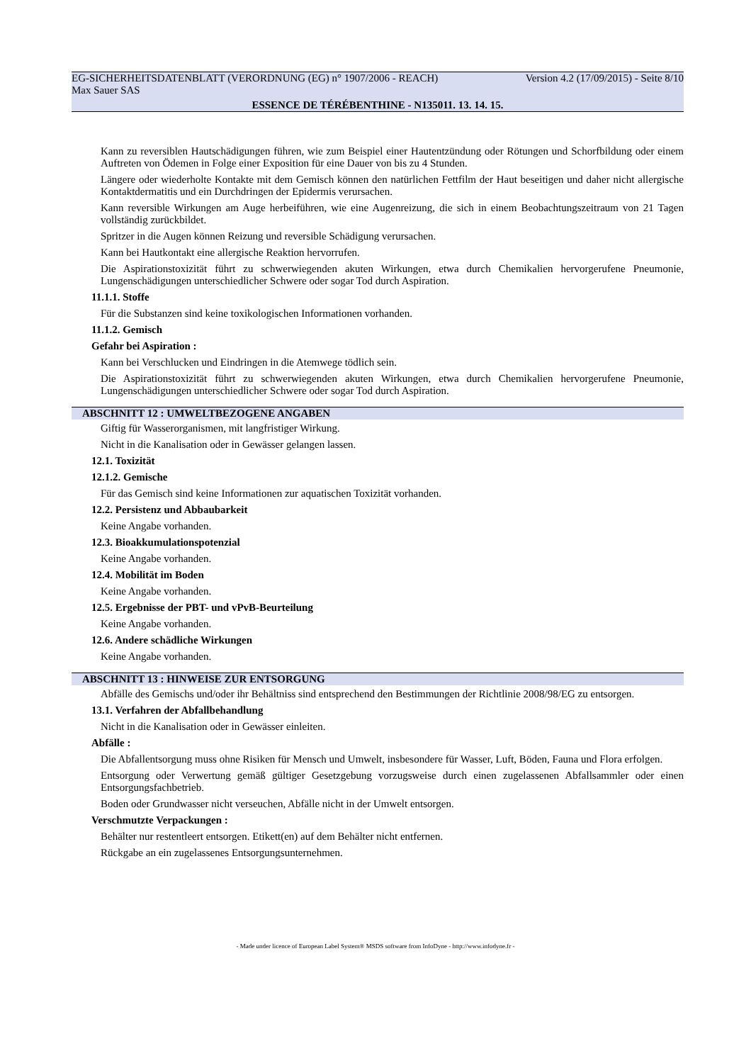EG-SICHERHEITSDATENBLATT (VERORDNUNG (EG) n° 1907/2006 - REACH) Version 4.2 (17/09/2015) - Seite 8/10
Max Sauer SAS
ESSENCE DE TÉRÉBENTHINE - N135011. 13. 14. 15.
Kann zu reversiblen Hautschädigungen führen, wie zum Beispiel einer Hautentzündung oder Rötungen und Schorfbildung oder einem Auftreten von Ödemen in Folge einer Exposition für eine Dauer von bis zu 4 Stunden.
Längere oder wiederholte Kontakte mit dem Gemisch können den natürlichen Fettfilm der Haut beseitigen und daher nicht allergische Kontaktdermatitis und ein Durchdringen der Epidermis verursachen.
Kann reversible Wirkungen am Auge herbeiführen, wie eine Augenreizung, die sich in einem Beobachtungszeitraum von 21 Tagen vollständig zurückbildet.
Spritzer in die Augen können Reizung und reversible Schädigung verursachen.
Kann bei Hautkontakt eine allergische Reaktion hervorrufen.
Die Aspirationstoxizität führt zu schwerwiegenden akuten Wirkungen, etwa durch Chemikalien hervorgerufene Pneumonie, Lungenschädigungen unterschiedlicher Schwere oder sogar Tod durch Aspiration.
11.1.1. Stoffe
Für die Substanzen sind keine toxikologischen Informationen vorhanden.
11.1.2. Gemisch
Gefahr bei Aspiration :
Kann bei Verschlucken und Eindringen in die Atemwege tödlich sein.
Die Aspirationstoxizität führt zu schwerwiegenden akuten Wirkungen, etwa durch Chemikalien hervorgerufene Pneumonie, Lungenschädigungen unterschiedlicher Schwere oder sogar Tod durch Aspiration.
ABSCHNITT 12 : UMWELTBEZOGENE ANGABEN
Giftig für Wasserorganismen, mit langfristiger Wirkung.
Nicht in die Kanalisation oder in Gewässer gelangen lassen.
12.1. Toxizität
12.1.2. Gemische
Für das Gemisch sind keine Informationen zur aquatischen Toxizität vorhanden.
12.2. Persistenz und Abbaubarkeit
Keine Angabe vorhanden.
12.3. Bioakkumulationspotenzial
Keine Angabe vorhanden.
12.4. Mobilität im Boden
Keine Angabe vorhanden.
12.5. Ergebnisse der PBT- und vPvB-Beurteilung
Keine Angabe vorhanden.
12.6. Andere schädliche Wirkungen
Keine Angabe vorhanden.
ABSCHNITT 13 : HINWEISE ZUR ENTSORGUNG
Abfälle des Gemischs und/oder ihr Behältniss sind entsprechend den Bestimmungen der Richtlinie 2008/98/EG zu entsorgen.
13.1. Verfahren der Abfallbehandlung
Nicht in die Kanalisation oder in Gewässer einleiten.
Abfälle :
Die Abfallentsorgung muss ohne Risiken für Mensch und Umwelt, insbesondere für Wasser, Luft, Böden, Fauna und Flora erfolgen.
Entsorgung oder Verwertung gemäß gültiger Gesetzgebung vorzugsweise durch einen zugelassenen Abfallsammler oder einen Entsorgungsfachbetrieb.
Boden oder Grundwasser nicht verseuchen, Abfälle nicht in der Umwelt entsorgen.
Verschmutzte Verpackungen :
Behälter nur restentleert entsorgen. Etikett(en) auf dem Behälter nicht entfernen.
Rückgabe an ein zugelassenes Entsorgungsunternehmen.
- Made under licence of European Label System® MSDS software from InfoDyne - http://www.infodyne.fr -